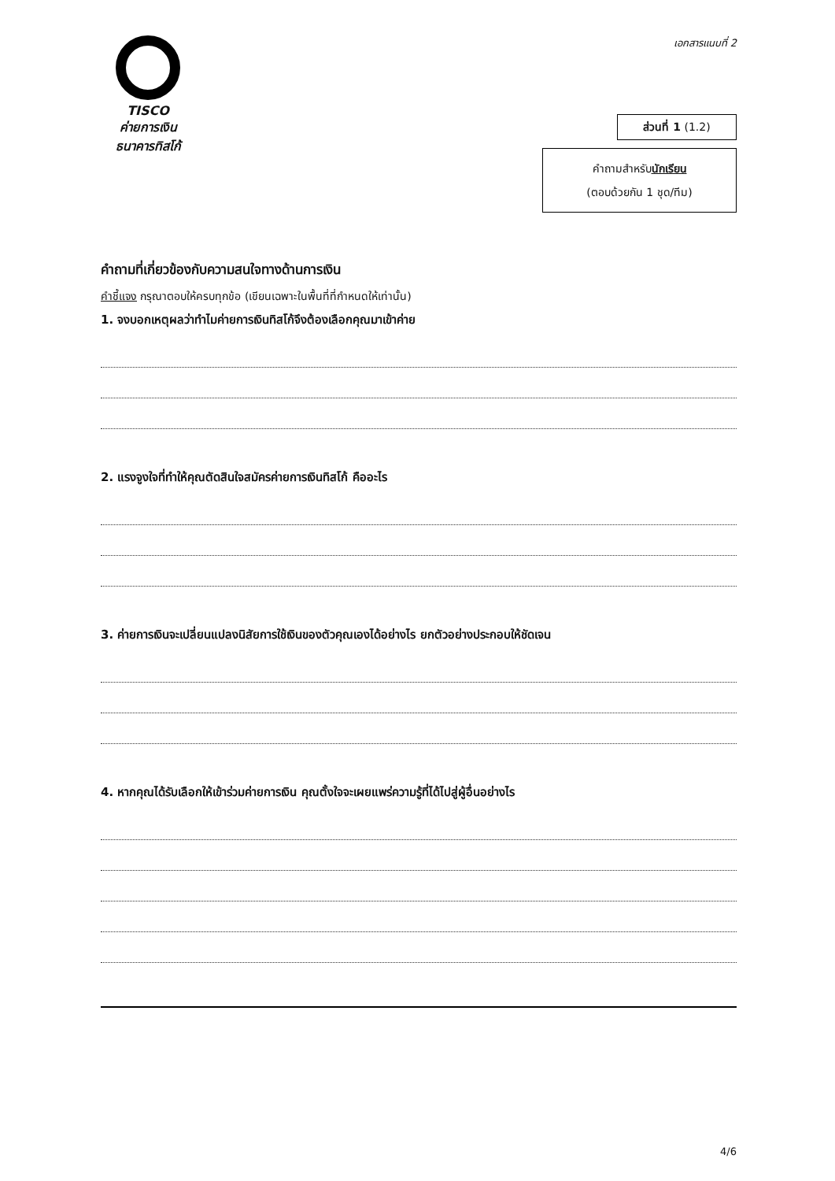TISCO
ค่ายการเงิน
ธนาคารทิสโก้
เอกสารแนบที่ 2
ส่วนที่ 1 (1.2)
คำถามสำหรับนักเรียน
(ตอบด้วยกัน 1 ชุด/ทีม)
คำถามที่เกี่ยวข้องกับความสนใจทางด้านการเงิน
คำชี้แจง กรุณาตอบให้ครบทุกข้อ (เขียนเฉพาะในพื้นที่ที่กำหนดให้เท่านั้น)
1. จงบอกเหตุผลว่าทำไมค่ายการเงินทิสโก้จึงต้องเลือกคุณมาเข้าค่าย
2. แรงจูงใจที่ทำให้คุณตัดสินใจสมัครค่ายการเงินทิสโก้ คืออะไร
3. ค่ายการเงินจะเปลี่ยนแปลงนิสัยการใช้เงินของตัวคุณเองได้อย่างไร ยกตัวอย่างประกอบให้ชัดเจน
4. หากคุณได้รับเลือกให้เข้าร่วมค่ายการเงิน คุณตั้งใจจะเผยแพร่ความรู้ที่ได้ไปสู่ผู้อื่นอย่างไร
4/6